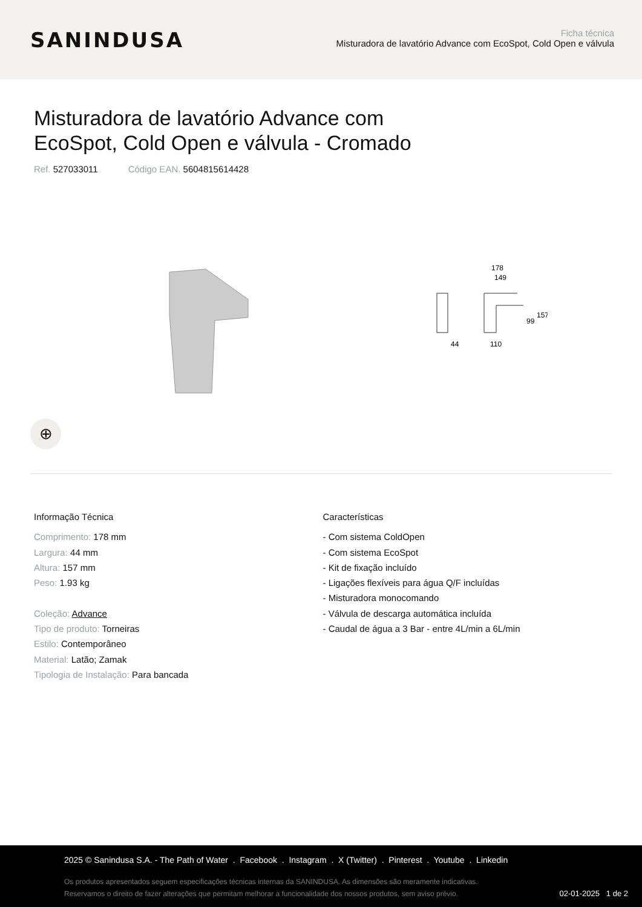SANINDUSA
Ficha técnica
Misturadora de lavatório Advance com EcoSpot, Cold Open e válvula
Misturadora de lavatório Advance com
EcoSpot, Cold Open e válvula - Cromado
Ref. 527033011 Código EAN. 5604815614428
178
149
44
110
99
157
⊕
Informação Técnica
Comprimento: 178 mm
Largura: 44 mm
Altura: 157 mm
Peso: 1.93 kg
Coleção: Advance
Tipo de produto: Torneiras
Estilo: Contemporâneo
Material: Latão; Zamak
Tipologia de Instalação: Para bancada
Características
- Com sistema ColdOpen
- Com sistema EcoSpot
- Kit de fixação incluído
- Ligações flexíveis para água Q/F incluídas
- Misturadora monocomando
- Válvula de descarga automática incluída
- Caudal de água a 3 Bar - entre 4L/min a 6L/min
2025 © Sanindusa S.A. - The Path of Water . Facebook . Instagram . X (Twitter) . Pinterest . Youtube . Linkedin
Os produtos apresentados seguem especificações técnicas internas da SANINDUSA. As dimensões são meramente indicativas.
Reservamos o direito de fazer alterações que permitam melhorar a funcionalidade dos nossos produtos, sem aviso prévio.
02-01-2025 1 de 2